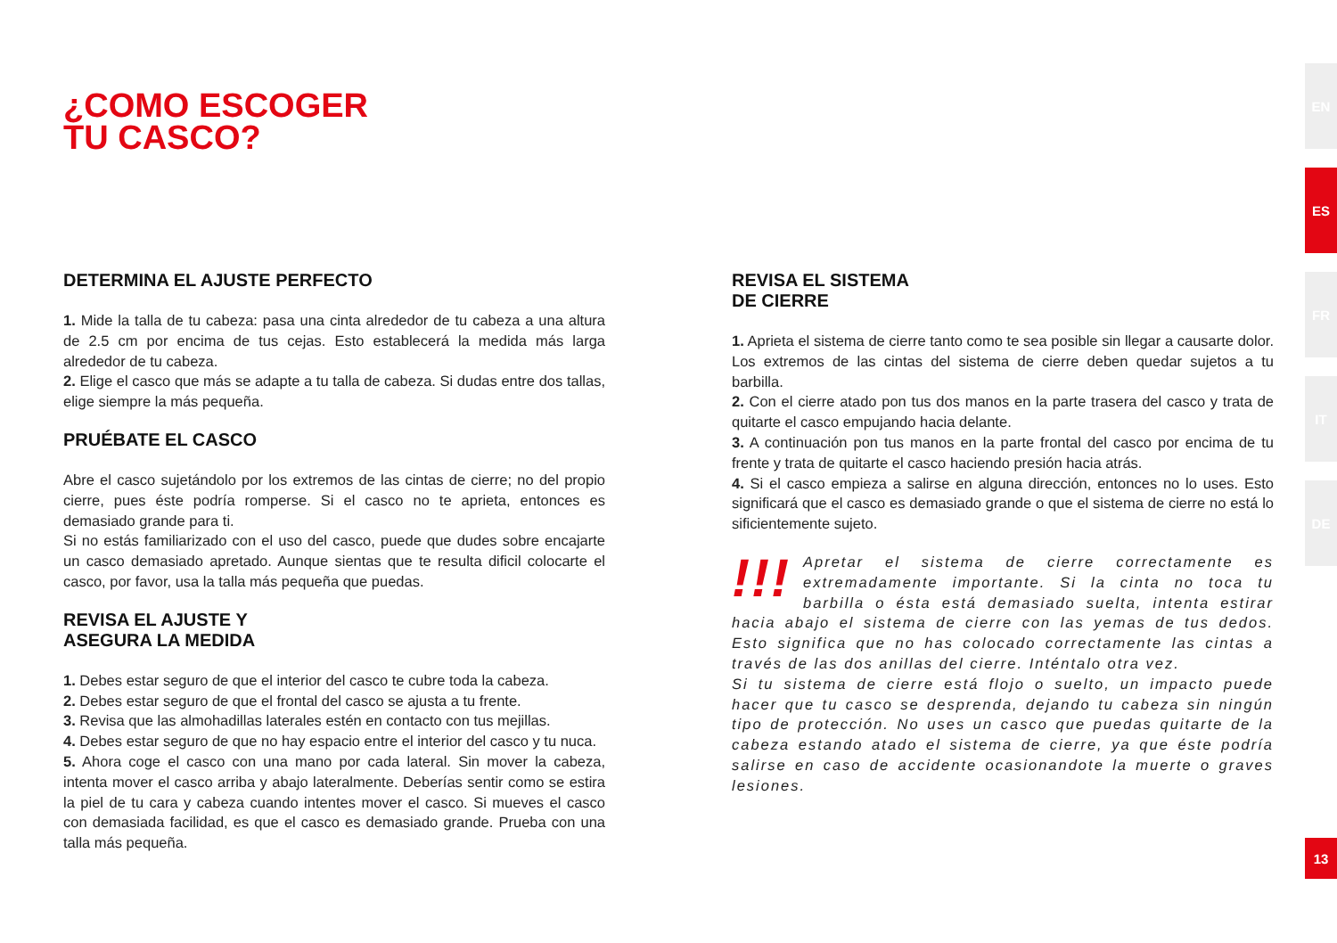¿COMO ESCOGER
TU CASCO?
DETERMINA EL AJUSTE PERFECTO
1. Mide la talla de tu cabeza: pasa una cinta alrededor de tu cabeza a una altura de 2.5 cm por encima de tus cejas. Esto establecerá la medida más larga alrededor de tu cabeza.
2. Elige el casco que más se adapte a tu talla de cabeza. Si dudas entre dos tallas, elige siempre la más pequeña.
PRUÉBATE EL CASCO
Abre el casco sujetándolo por los extremos de las cintas de cierre; no del propio cierre, pues éste podría romperse. Si el casco no te aprieta, entonces es demasiado grande para ti.
Si no estás familiarizado con el uso del casco, puede que dudes sobre encajarte un casco demasiado apretado. Aunque sientas que te resulta dificil colocarte el casco, por favor, usa la talla más pequeña que puedas.
REVISA EL AJUSTE Y
ASEGURA LA MEDIDA
1. Debes estar seguro de que el interior del casco te cubre toda la cabeza.
2. Debes estar seguro de que el frontal del casco se ajusta a tu frente.
3. Revisa que las almohadillas laterales estén en contacto con tus mejillas.
4. Debes estar seguro de que no hay espacio entre el interior del casco y tu nuca.
5. Ahora coge el casco con una mano por cada lateral. Sin mover la cabeza, intenta mover el casco arriba y abajo lateralmente. Deberías sentir como se estira la piel de tu cara y cabeza cuando intentes mover el casco. Si mueves el casco con demasiada facilidad, es que el casco es demasiado grande. Prueba con una talla más pequeña.
REVISA EL SISTEMA
DE CIERRE
1. Aprieta el sistema de cierre tanto como te sea posible sin llegar a causarte dolor. Los extremos de las cintas del sistema de cierre deben quedar sujetos a tu barbilla.
2. Con el cierre atado pon tus dos manos en la parte trasera del casco y trata de quitarte el casco empujando hacia delante.
3. A continuación pon tus manos en la parte frontal del casco por encima de tu frente y trata de quitarte el casco haciendo presión hacia atrás.
4. Si el casco empieza a salirse en alguna dirección, entonces no lo uses. Esto significará que el casco es demasiado grande o que el sistema de cierre no está lo sificientemente sujeto.
!!! Apretar el sistema de cierre correctamente es extremadamente importante. Si la cinta no toca tu barbilla o ésta está demasiado suelta, intenta estirar hacia abajo el sistema de cierre con las yemas de tus dedos. Esto significa que no has colocado correctamente las cintas a través de las dos anillas del cierre. Inténtalo otra vez.
Si tu sistema de cierre está flojo o suelto, un impacto puede hacer que tu casco se desprenda, dejando tu cabeza sin ningún tipo de protección. No uses un casco que puedas quitarte de la cabeza estando atado el sistema de cierre, ya que éste podría salirse en caso de accidente ocasionandote la muerte o graves lesiones.
EN
ES
FR
IT
DE
13